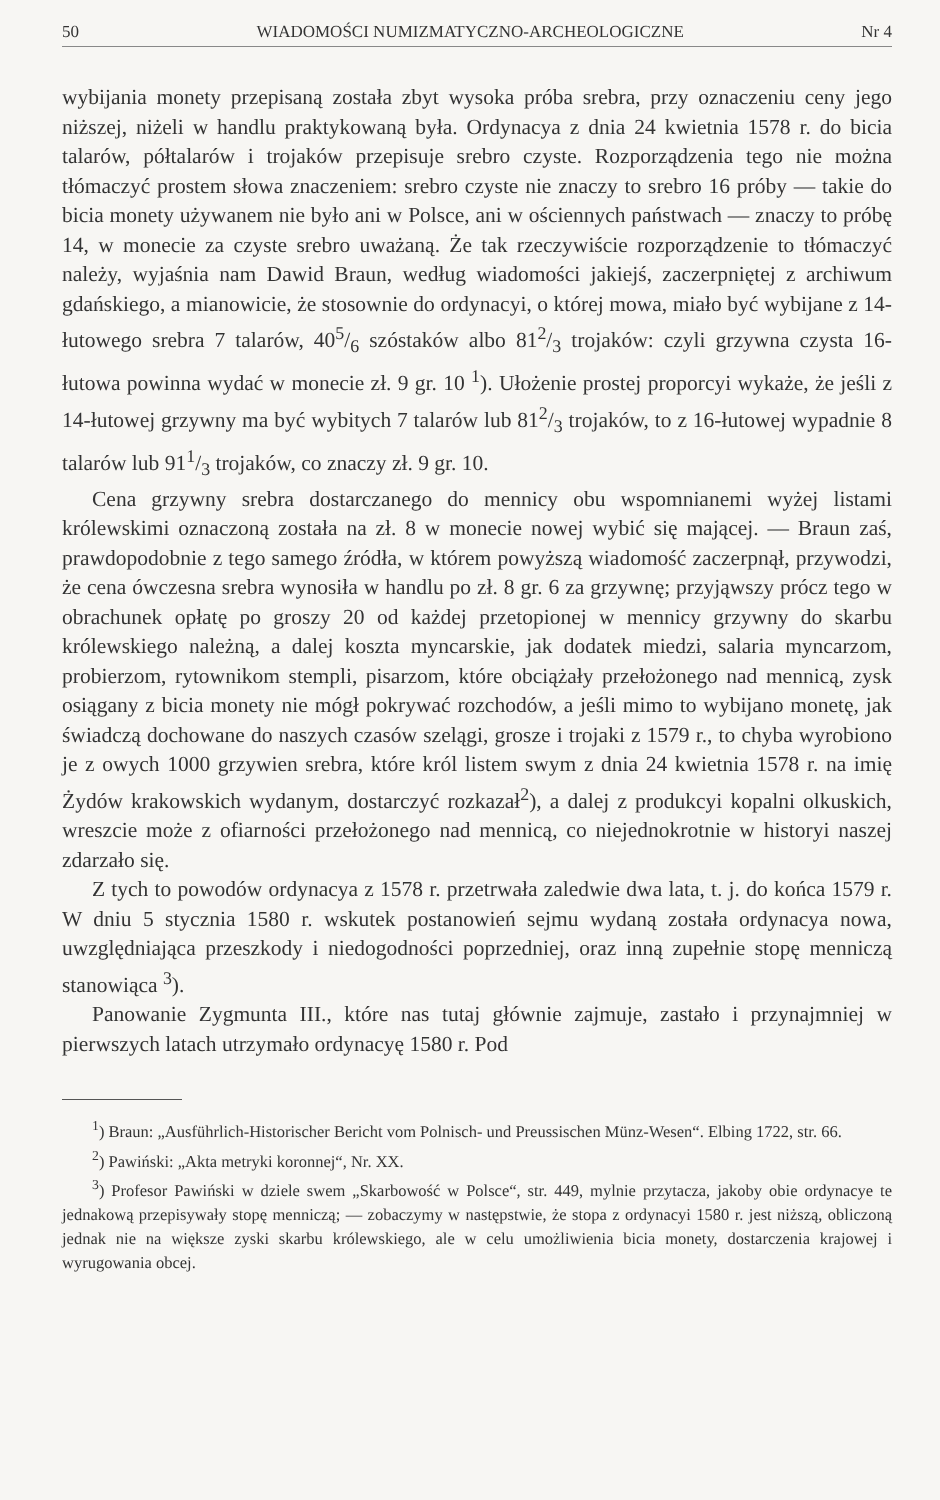50 WIADOMOŚCI NUMIZMATYCZNO-ARCHEOLOGICZNE Nr 4
wybijania monety przepisaną została zbyt wysoka próba srebra, przy oznaczeniu ceny jego niższej, niżeli w handlu praktykowaną była. Ordynacya z dnia 24 kwietnia 1578 r. do bicia talarów, półtalarów i trojaków przepisuje srebro czyste. Rozporządzenia tego nie można tłómaczyć prostem słowa znaczeniem: srebro czyste nie znaczy to srebro 16 próby — takie do bicia monety używanem nie było ani w Polsce, ani w ościennych państwach — znaczy to próbę 14, w monecie za czyste srebro uważaną. Że tak rzeczywiście rozporządzenie to tłómaczyć należy, wyjaśnia nam Dawid Braun, według wiadomości jakiejś, zaczerpniętej z archiwum gdańskiego, a mianowicie, że stosownie do ordynacyi, o której mowa, miało być wybijane z 14-łutowego srebra 7 talarów, 405/6 szóstaków albo 812/3 trojaków: czyli grzywna czysta 16-łutowa powinna wydać w monecie zł. 9 gr. 10 <sup>1</sup>). Ułożenie prostej proporcyi wykaże, że jeśli z 14-łutowej grzywny ma być wybitych 7 talarów lub 812/3 trojaków, to z 16-łutowej wypadnie 8 talarów lub 911/3 trojaków, co znaczy zł. 9 gr. 10.
Cena grzywny srebra dostarczanego do mennicy obu wspomnianemi wyżej listami królewskimi oznaczoną została na zł. 8 w monecie nowej wybić się mającej. — Braun zaś, prawdopodobnie z tego samego źródła, w którem powyższą wiadomość zaczerpnął, przywodzi, że cena ówczesna srebra wynosiła w handlu po zł. 8 gr. 6 za grzywnę; przyjąwszy prócz tego w obrachunek opłatę po groszy 20 od każdej przetopionej w mennicy grzywny do skarbu królewskiego należną, a dalej koszta myncarskie, jak dodatek miedzi, salaria myncarzom, probierzom, rytownikom stempli, pisarzom, które obciążały przełożonego nad mennicą, zysk osiągany z bicia monety nie mógł pokrywać rozchodów, a jeśli mimo to wybijano monetę, jak świadczą dochowane do naszych czasów szelągi, grosze i trojaki z 1579 r., to chyba wyrobiono je z owych 1000 grzywien srebra, które król listem swym z dnia 24 kwietnia 1578 r. na imię Żydów krakowskich wydanym, dostarczyć rozkazał<sup>2</sup>), a dalej z produkcyi kopalni olkuskich, wreszcie może z ofiarności przełożonego nad mennicą, co niejednokrotnie w historyi naszej zdarzało się.
Z tych to powodów ordynacya z 1578 r. przetrwała zaledwie dwa lata, t. j. do końca 1579 r. W dniu 5 stycznia 1580 r. wskutek postanowień sejmu wydaną została ordynacya nowa, uwzględniająca przeszkody i niedogodności poprzedniej, oraz inną zupełnie stopę menniczą stanowiąca <sup>3</sup>).
Panowanie Zygmunta III., które nas tutaj głównie zajmuje, zastało i przynajmniej w pierwszych latach utrzymało ordynacyę 1580 r. Pod
<sup>1</sup>) Braun: „Ausführlich-Historischer Bericht vom Polnisch- und Preussischen Münz-Wesen“. Elbing 1722, str. 66.
<sup>2</sup>) Pawiński: „Akta metryki koronnej“, Nr. XX.
<sup>3</sup>) Profesor Pawiński w dziele swem „Skarbowość w Polsce“, str. 449, mylnie przytacza, jakoby obie ordynacye te jednakową przepisywały stopę menniczą; — zobaczymy w następstwie, że stopa z ordynacyi 1580 r. jest niższą, obliczoną jednak nie na większe zyski skarbu królewskiego, ale w celu umożliwienia bicia monety, dostarczenia krajowej i wyrugowania obcej.